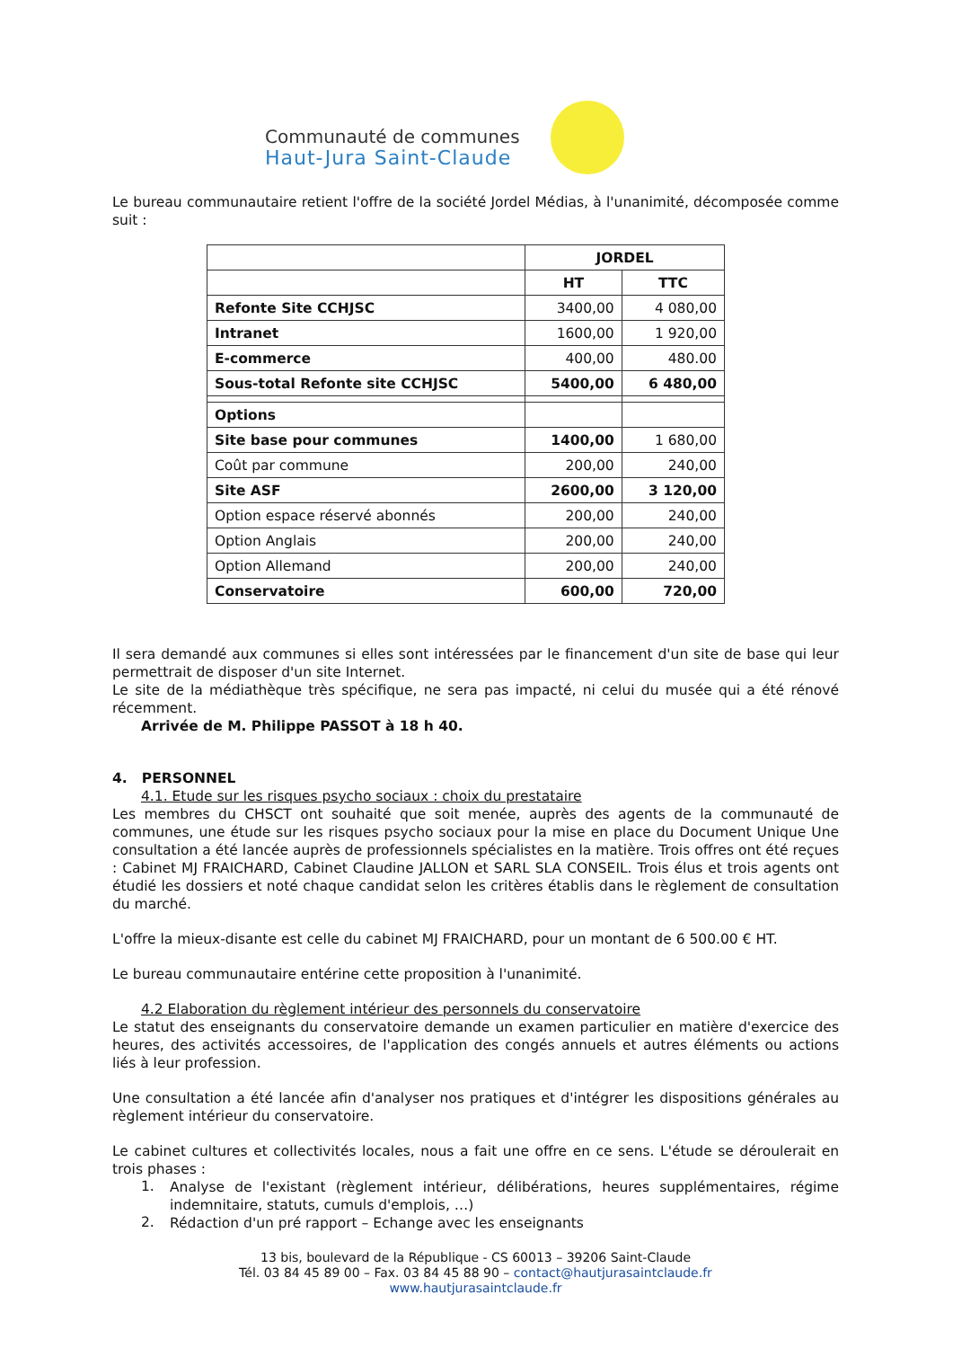Communauté de communes
Haut-Jura Saint-Claude
Le bureau communautaire retient l'offre de la société Jordel Médias, à l'unanimité, décomposée comme suit :
| | JORDEL | |
| --- | --- | --- |
| | HT | TTC |
| Refonte Site CCHJSC | 3400,00 | 4 080,00 |
| Intranet | 1600,00 | 1 920,00 |
| E-commerce | 400,00 | 480.00 |
| Sous-total Refonte site CCHJSC | 5400,00 | 6 480,00 |
| Options | | |
| Site base pour communes | 1400,00 | 1 680,00 |
| Coût par commune | 200,00 | 240,00 |
| Site ASF | 2600,00 | 3 120,00 |
| Option espace réservé abonnés | 200,00 | 240,00 |
| Option Anglais | 200,00 | 240,00 |
| Option Allemand | 200,00 | 240,00 |
| Conservatoire | 600,00 | 720,00 |
Il sera demandé aux communes si elles sont intéressées par le financement d'un site de base qui leur permettrait de disposer d'un site Internet.
Le site de la médiathèque très spécifique, ne sera pas impacté, ni celui du musée qui a été rénové récemment.
Arrivée de M. Philippe PASSOT à 18 h 40.
4. PERSONNEL
4.1. Etude sur les risques psycho sociaux : choix du prestataire
Les membres du CHSCT ont souhaité que soit menée, auprès des agents de la communauté de communes, une étude sur les risques psycho sociaux pour la mise en place du Document Unique Une consultation a été lancée auprès de professionnels spécialistes en la matière. Trois offres ont été reçues : Cabinet MJ FRAICHARD, Cabinet Claudine JALLON et SARL SLA CONSEIL. Trois élus et trois agents ont étudié les dossiers et noté chaque candidat selon les critères établis dans le règlement de consultation du marché.
L'offre la mieux-disante est celle du cabinet MJ FRAICHARD, pour un montant de 6 500.00 € HT.
Le bureau communautaire entérine cette proposition à l'unanimité.
4.2 Elaboration du règlement intérieur des personnels du conservatoire
Le statut des enseignants du conservatoire demande un examen particulier en matière d'exercice des heures, des activités accessoires, de l'application des congés annuels et autres éléments ou actions liés à leur profession.
Une consultation a été lancée afin d'analyser nos pratiques et d'intégrer les dispositions générales au règlement intérieur du conservatoire.
Le cabinet cultures et collectivités locales, nous a fait une offre en ce sens. L'étude se déroulerait en trois phases :
1.
Analyse de l'existant (règlement intérieur, délibérations, heures supplémentaires, régime indemnitaire, statuts, cumuls d'emplois, …)
2.
Rédaction d'un pré rapport – Echange avec les enseignants
13 bis, boulevard de la République - CS 60013 – 39206 Saint-Claude
Tél. 03 84 45 89 00 – Fax. 03 84 45 88 90 – contact@hautjurasaintclaude.fr
www.hautjurasaintclaude.fr